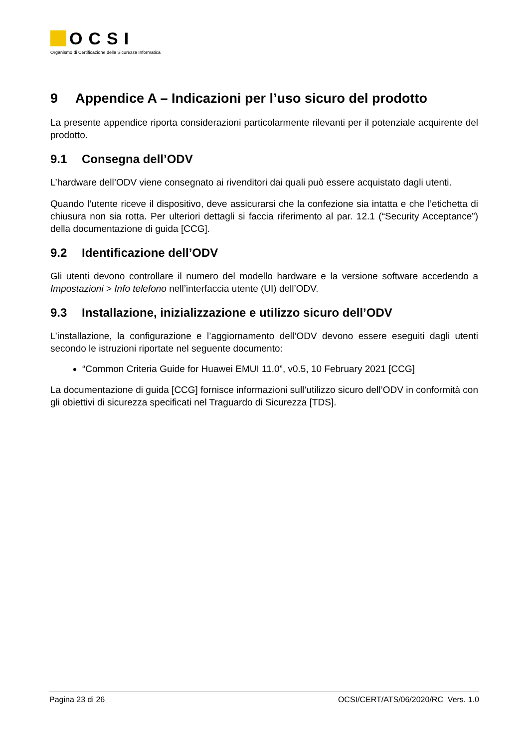OCSI
Organismo di Certificazione della Sicurezza Informatica
9 Appendice A – Indicazioni per l’uso sicuro del prodotto
La presente appendice riporta considerazioni particolarmente rilevanti per il potenziale acquirente del prodotto.
9.1 Consegna dell’ODV
L’hardware dell’ODV viene consegnato ai rivenditori dai quali può essere acquistato dagli utenti.
Quando l’utente riceve il dispositivo, deve assicurarsi che la confezione sia intatta e che l’etichetta di chiusura non sia rotta. Per ulteriori dettagli si faccia riferimento al par. 12.1 (“Security Acceptance”) della documentazione di guida [CCG].
9.2 Identificazione dell’ODV
Gli utenti devono controllare il numero del modello hardware e la versione software accedendo a Impostazioni > Info telefono nell’interfaccia utente (UI) dell’ODV.
9.3 Installazione, inizializzazione e utilizzo sicuro dell’ODV
L’installazione, la configurazione e l’aggiornamento dell’ODV devono essere eseguiti dagli utenti secondo le istruzioni riportate nel seguente documento:
“Common Criteria Guide for Huawei EMUI 11.0”, v0.5, 10 February 2021 [CCG]
La documentazione di guida [CCG] fornisce informazioni sull’utilizzo sicuro dell’ODV in conformità con gli obiettivi di sicurezza specificati nel Traguardo di Sicurezza [TDS].
Pagina 23 di 26 OCSI/CERT/ATS/06/2020/RC Vers. 1.0